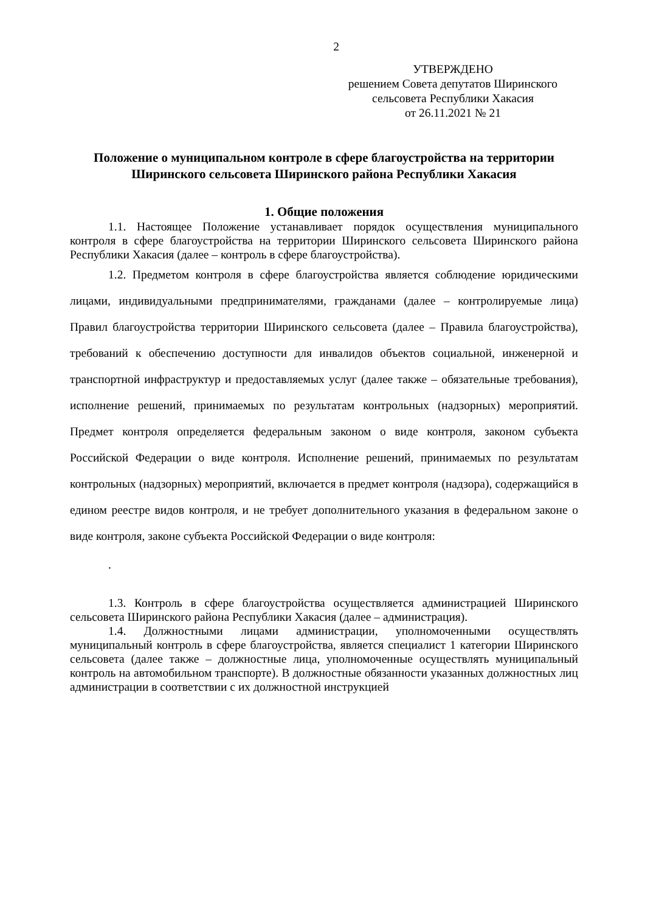2
УТВЕРЖДЕНО
решением Совета депутатов Ширинского
сельсовета Республики Хакасия
от 26.11.2021 № 21
Положение о муниципальном контроле в сфере благоустройства на территории Ширинского сельсовета Ширинского района Республики Хакасия
1. Общие положения
1.1. Настоящее Положение устанавливает порядок осуществления муниципального контроля в сфере благоустройства на территории Ширинского сельсовета Ширинского района Республики Хакасия (далее – контроль в сфере благоустройства).
1.2. Предметом контроля в сфере благоустройства является соблюдение юридическими лицами, индивидуальными предпринимателями, гражданами (далее – контролируемые лица) Правил благоустройства территории Ширинского сельсовета (далее – Правила благоустройства), требований к обеспечению доступности для инвалидов объектов социальной, инженерной и транспортной инфраструктур и предоставляемых услуг (далее также – обязательные требования), исполнение решений, принимаемых по результатам контрольных (надзорных) мероприятий. Предмет контроля определяется федеральным законом о виде контроля, законом субъекта Российской Федерации о виде контроля. Исполнение решений, принимаемых по результатам контрольных (надзорных) мероприятий, включается в предмет контроля (надзора), содержащийся в едином реестре видов контроля, и не требует дополнительного указания в федеральном законе о виде контроля, законе субъекта Российской Федерации о виде контроля:
.
1.3. Контроль в сфере благоустройства осуществляется администрацией Ширинского сельсовета Ширинского района Республики Хакасия (далее – администрация).
1.4. Должностными лицами администрации, уполномоченными осуществлять муниципальный контроль в сфере благоустройства, является специалист 1 категории Ширинского сельсовета (далее также – должностные лица, уполномоченные осуществлять муниципальный контроль на автомобильном транспорте). В должностные обязанности указанных должностных лиц администрации в соответствии с их должностной инструкцией